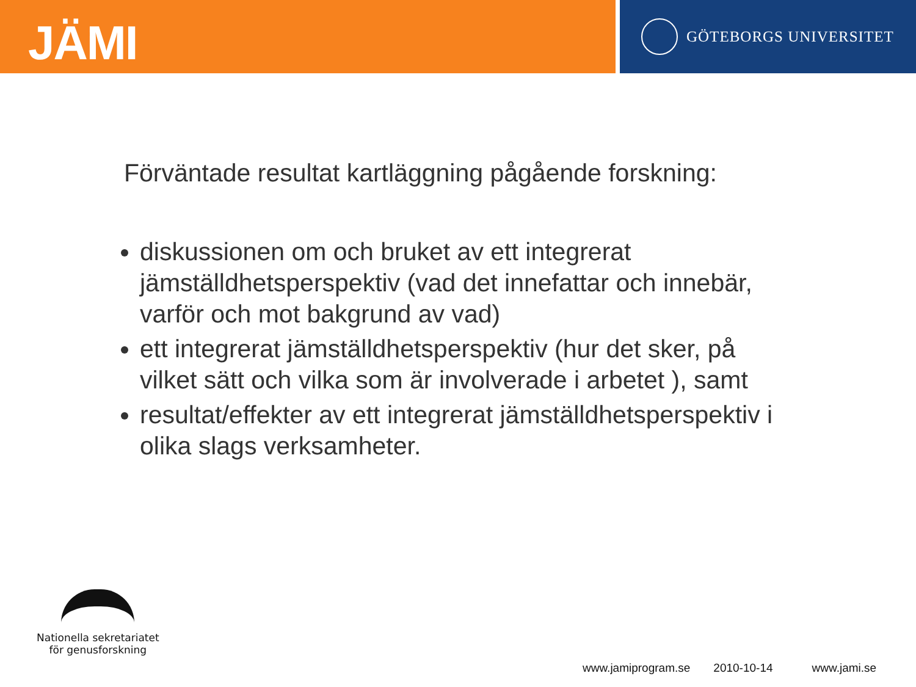JÄMI
GÖTEBORGS UNIVERSITET
Förväntade resultat kartläggning pågående forskning:
diskussionen om och bruket av ett integrerat jämställdhetsperspektiv (vad det innefattar och innebär, varför och mot bakgrund av vad)
ett integrerat jämställdhetsperspektiv (hur det sker, på vilket sätt och vilka som är involverade i arbetet ), samt
resultat/effekter av ett integrerat jämställdhetsperspektiv i olika slags verksamheter.
Nationella sekretariatet
för genusforskning
www.jamiprogram.se 2010-10-14 www.jami.se